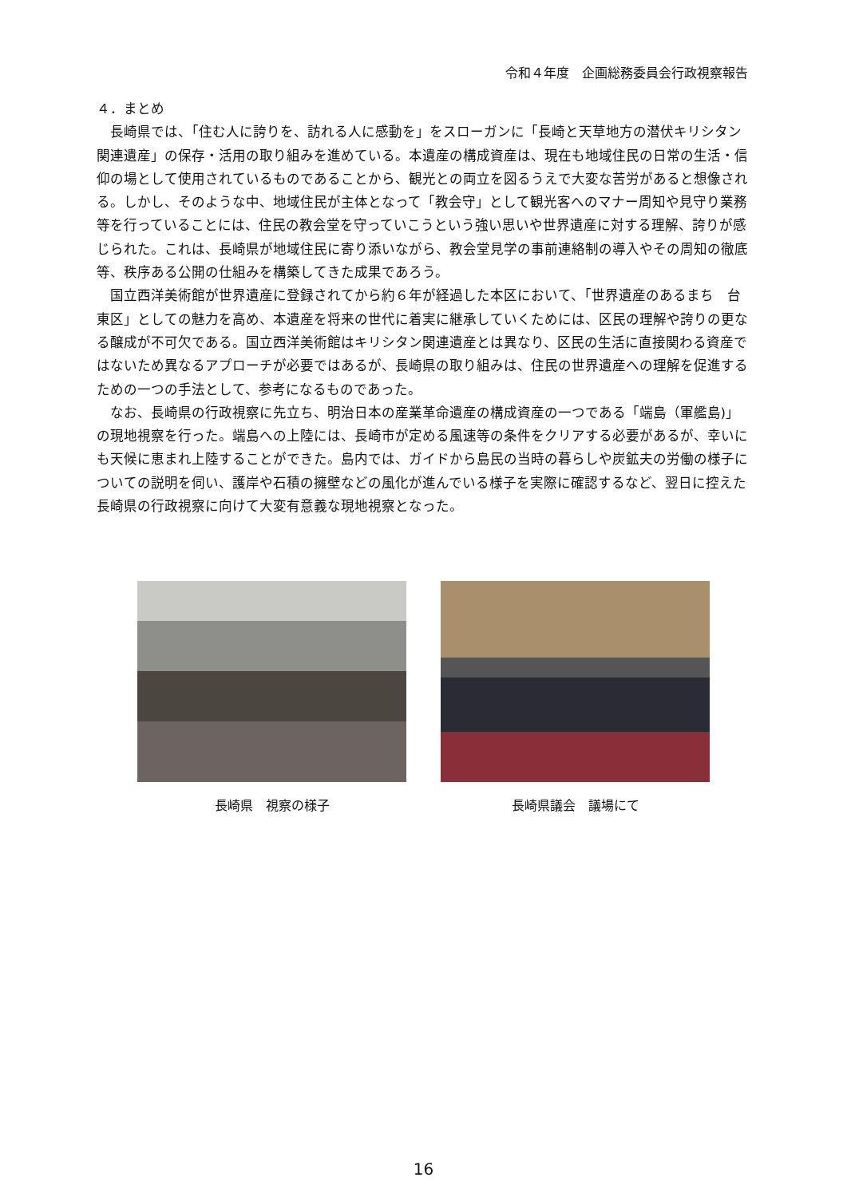令和４年度　企画総務委員会行政視察報告
４．まとめ
長崎県では、「住む人に誇りを、訪れる人に感動を」をスローガンに「長崎と天草地方の潜伏キリシタン関連遺産」の保存・活用の取り組みを進めている。本遺産の構成資産は、現在も地域住民の日常の生活・信仰の場として使用されているものであることから、観光との両立を図るうえで大変な苦労があると想像される。しかし、そのような中、地域住民が主体となって「教会守」として観光客へのマナー周知や見守り業務等を行っていることには、住民の教会堂を守っていこうという強い思いや世界遺産に対する理解、誇りが感じられた。これは、長崎県が地域住民に寄り添いながら、教会堂見学の事前連絡制の導入やその周知の徹底等、秩序ある公開の仕組みを構築してきた成果であろう。
国立西洋美術館が世界遺産に登録されてから約６年が経過した本区において、「世界遺産のあるまち　台東区」としての魅力を高め、本遺産を将来の世代に着実に継承していくためには、区民の理解や誇りの更なる醸成が不可欠である。国立西洋美術館はキリシタン関連遺産とは異なり、区民の生活に直接関わる資産ではないため異なるアプローチが必要ではあるが、長崎県の取り組みは、住民の世界遺産への理解を促進するための一つの手法として、参考になるものであった。
なお、長崎県の行政視察に先立ち、明治日本の産業革命遺産の構成資産の一つである「端島（軍艦島)」の現地視察を行った。端島への上陸には、長崎市が定める風速等の条件をクリアする必要があるが、幸いにも天候に恵まれ上陸することができた。島内では、ガイドから島民の当時の暮らしや炭鉱夫の労働の様子についての説明を伺い、護岸や石積の擁壁などの風化が進んでいる様子を実際に確認するなど、翌日に控えた長崎県の行政視察に向けて大変有意義な現地視察となった。
長崎県　視察の様子 長崎県議会　議場にて
16